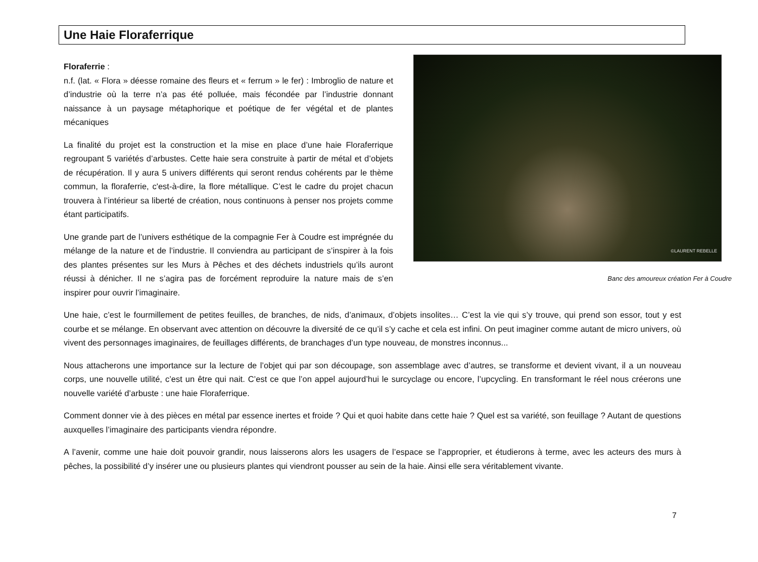Une Haie Floraferrique
©LAURENT REBELLE
Banc des amoureux création Fer à Coudre
Floraferrie :
n.f. (lat. « Flora » déesse romaine des fleurs et « ferrum » le fer) : Imbroglio de nature et d’industrie où la terre n’a pas été polluée, mais fécondée par l’industrie donnant naissance à un paysage métaphorique et poétique de fer végétal et de plantes mécaniques
La finalité du projet est la construction et la mise en place d’une haie Floraferrique regroupant 5 variétés d’arbustes. Cette haie sera construite à partir de métal et d’objets de récupération. Il y aura 5 univers différents qui seront rendus cohérents par le thème commun, la floraferrie, c'est-à-dire, la flore métallique. C’est le cadre du projet chacun trouvera à l’intérieur sa liberté de création, nous continuons à penser nos projets comme étant participatifs.
Une grande part de l’univers esthétique de la compagnie Fer à Coudre est imprégnée du mélange de la nature et de l’industrie. Il conviendra au participant de s’inspirer à la fois des plantes présentes sur les Murs à Pêches et des déchets industriels qu’ils auront réussi à dénicher. Il ne s’agira pas de forcément reproduire la nature mais de s’en inspirer pour ouvrir l’imaginaire.
Une haie, c’est le fourmillement de petites feuilles, de branches, de nids, d’animaux, d’objets insolites… C’est la vie qui s’y trouve, qui prend son essor, tout y est courbe et se mélange. En observant avec attention on découvre la diversité de ce qu’il s’y cache et cela est infini. On peut imaginer comme autant de micro univers, où vivent des personnages imaginaires, de feuillages différents, de branchages d’un type nouveau, de monstres inconnus...
Nous attacherons une importance sur la lecture de l’objet qui par son découpage, son assemblage avec d’autres, se transforme et devient vivant, il a un nouveau corps, une nouvelle utilité, c’est un être qui nait. C’est ce que l’on appel aujourd’hui le surcyclage ou encore, l’upcycling. En transformant le réel nous créerons une nouvelle variété d’arbuste : une haie Floraferrique.
Comment donner vie à des pièces en métal par essence inertes et froide ? Qui et quoi habite dans cette haie ? Quel est sa variété, son feuillage ? Autant de questions auxquelles l’imaginaire des participants viendra répondre.
A l’avenir, comme une haie doit pouvoir grandir, nous laisserons alors les usagers de l’espace se l’approprier, et étudierons à terme, avec les acteurs des murs à pêches, la possibilité d’y insérer une ou plusieurs plantes qui viendront pousser au sein de la haie. Ainsi elle sera véritablement vivante.
7